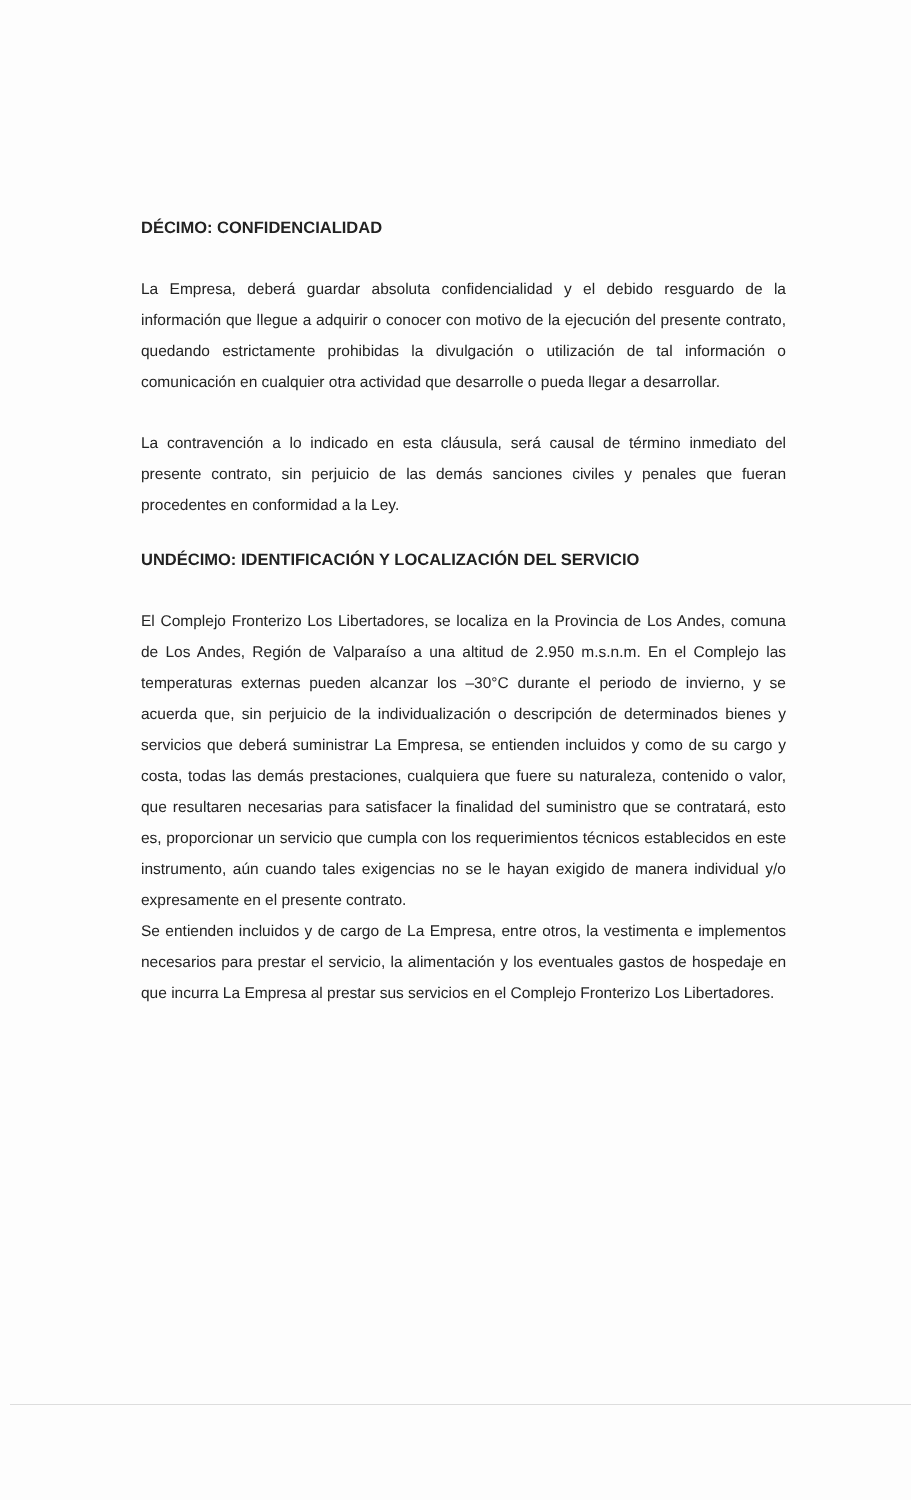DÉCIMO: CONFIDENCIALIDAD
La Empresa, deberá guardar absoluta confidencialidad y el debido resguardo de la información que llegue a adquirir o conocer con motivo de la ejecución del presente contrato, quedando estrictamente prohibidas la divulgación o utilización de tal información o comunicación en cualquier otra actividad que desarrolle o pueda llegar a desarrollar.
La contravención a lo indicado en esta cláusula, será causal de término inmediato del presente contrato, sin perjuicio de las demás sanciones civiles y penales que fueran procedentes en conformidad a la Ley.
UNDÉCIMO: IDENTIFICACIÓN Y LOCALIZACIÓN DEL SERVICIO
El Complejo Fronterizo Los Libertadores, se localiza en la Provincia de Los Andes, comuna de Los Andes, Región de Valparaíso a una altitud de 2.950 m.s.n.m. En el Complejo las temperaturas externas pueden alcanzar los –30°C durante el periodo de invierno, y se acuerda que, sin perjuicio de la individualización o descripción de determinados bienes y servicios que deberá suministrar La Empresa, se entienden incluidos y como de su cargo y costa, todas las demás prestaciones, cualquiera que fuere su naturaleza, contenido o valor, que resultaren necesarias para satisfacer la finalidad del suministro que se contratará, esto es, proporcionar un servicio que cumpla con los requerimientos técnicos establecidos en este instrumento, aún cuando tales exigencias no se le hayan exigido de manera individual y/o expresamente en el presente contrato.
Se entienden incluidos y de cargo de La Empresa, entre otros, la vestimenta e implementos necesarios para prestar el servicio, la alimentación y los eventuales gastos de hospedaje en que incurra La Empresa al prestar sus servicios en el Complejo Fronterizo Los Libertadores.